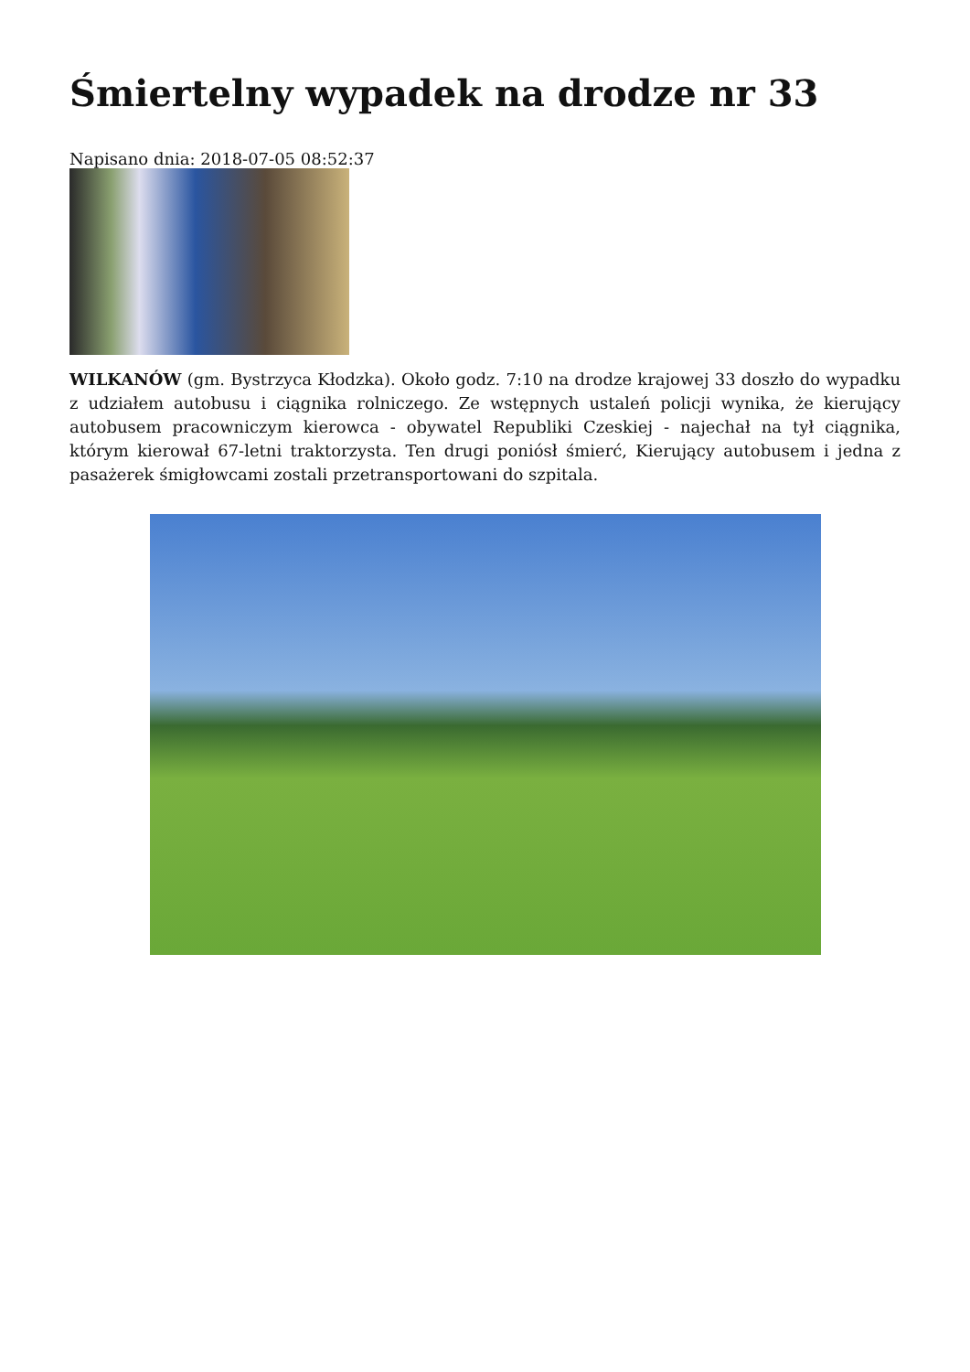Śmiertelny wypadek na drodze nr 33
Napisano dnia: 2018-07-05 08:52:37
WILKANÓW (gm. Bystrzyca Kłodzka). Około godz. 7:10 na drodze krajowej 33 doszło do wypadku z udziałem autobusu i ciągnika rolniczego. Ze wstępnych ustaleń policji wynika, że kierujący autobusem pracowniczym kierowca - obywatel Republiki Czeskiej - najechał na tył ciągnika, którym kierował 67-letni traktorzysta. Ten drugi poniósł śmierć, Kierujący autobusem i jedna z pasażerek śmigłowcami zostali przetransportowani do szpitala.